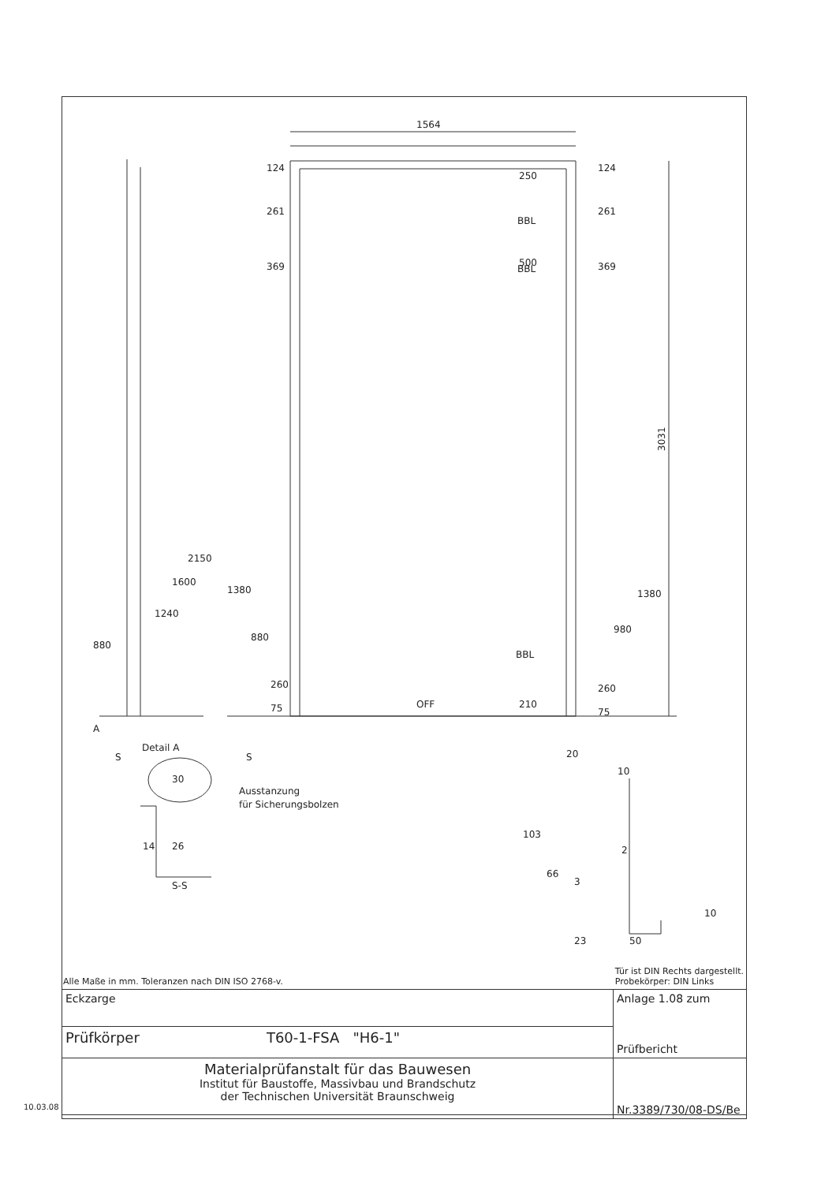1564
3031
124
261
369
250
500
BBL
BBL
BBL
124
261
369
880
1240
1600
2150
1380
880
260
75
OFF
210
980
1380
260
75
A
Detail A
S
S
30
Ausstanzung
für Sicherungsbolzen
14
26
S-S
20
10
103
66
2
3
10
23
50
Alle Maße in mm. Toleranzen nach DIN ISO 2768-v. Tür ist DIN Rechts dargestellt.
Probekörper: DIN Links
| Eckzarge | | Anlage 1.08 zum Prüfbericht |
| Prüfkörper | T60-1-FSA "H6-1" | |
| Materialprüfanstalt für das Bauwesen Institut für Baustoffe, Massivbau und Brandschutz der Technischen Universität Braunschweig | | Nr.3389/730/08-DS/Be |
10.03.08